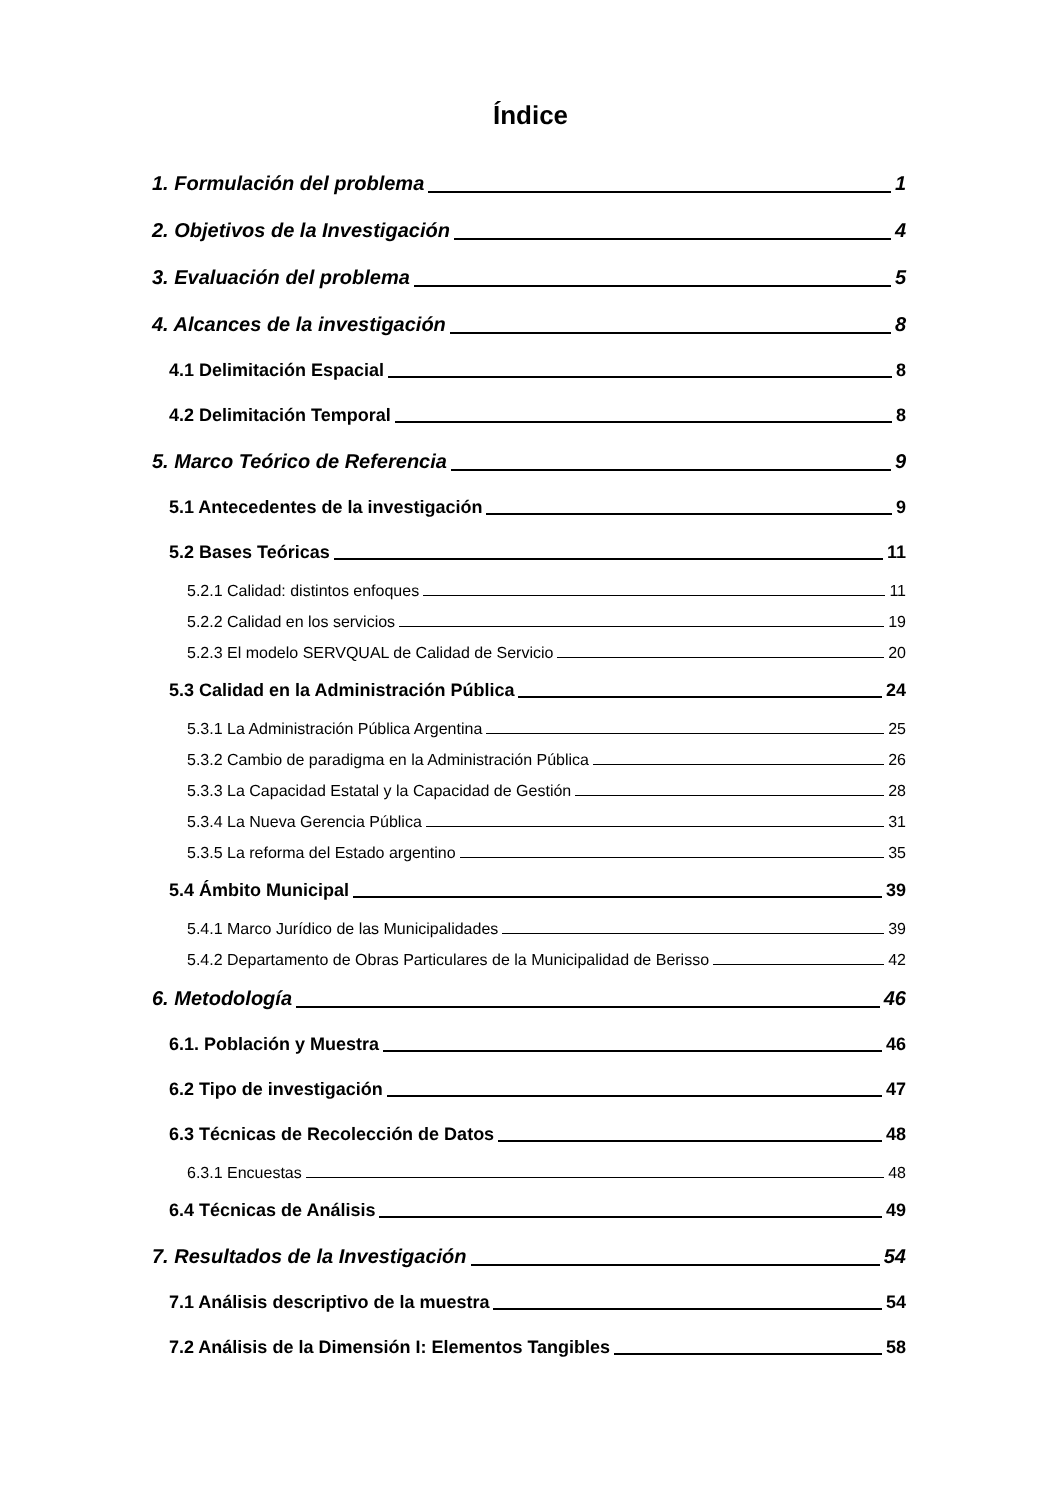Índice
1. Formulación del problema 1
2. Objetivos de la Investigación 4
3. Evaluación del problema 5
4. Alcances de la investigación 8
4.1 Delimitación Espacial 8
4.2 Delimitación Temporal 8
5. Marco Teórico de Referencia 9
5.1 Antecedentes de la investigación 9
5.2 Bases Teóricas 11
5.2.1 Calidad: distintos enfoques 11
5.2.2 Calidad en los servicios 19
5.2.3 El modelo SERVQUAL de Calidad de Servicio 20
5.3 Calidad en la Administración Pública 24
5.3.1 La Administración Pública Argentina 25
5.3.2 Cambio de paradigma en la Administración Pública 26
5.3.3 La Capacidad Estatal y la Capacidad de Gestión 28
5.3.4 La Nueva Gerencia Pública 31
5.3.5 La reforma del Estado argentino 35
5.4 Ámbito Municipal 39
5.4.1 Marco Jurídico de las Municipalidades 39
5.4.2 Departamento de Obras Particulares de la Municipalidad de Berisso 42
6. Metodología 46
6.1. Población y Muestra 46
6.2 Tipo de investigación 47
6.3 Técnicas de Recolección de Datos 48
6.3.1 Encuestas 48
6.4 Técnicas de Análisis 49
7. Resultados de la Investigación 54
7.1 Análisis descriptivo de la muestra 54
7.2 Análisis de la Dimensión I: Elementos Tangibles 58